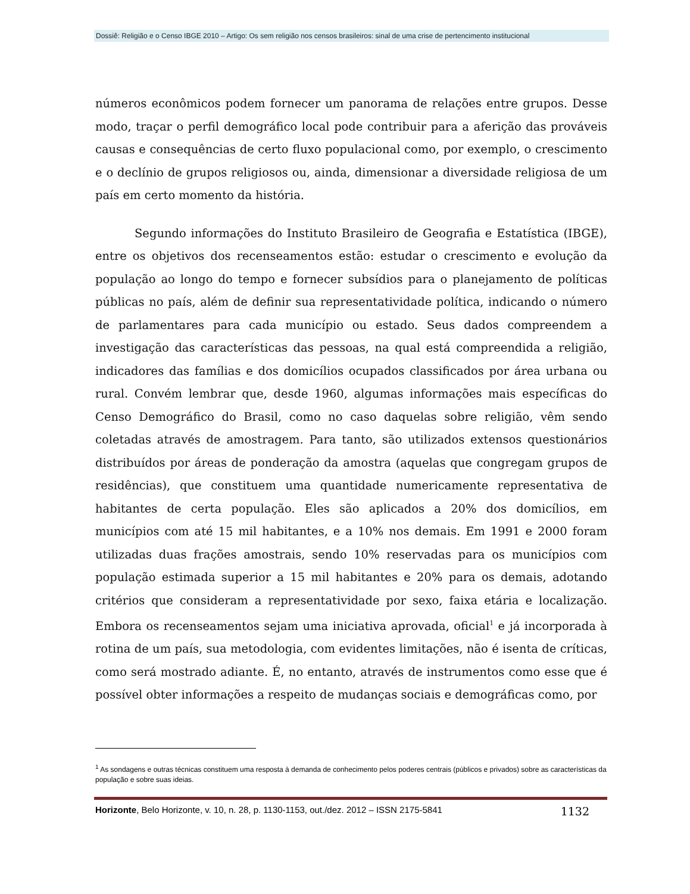Dossiê: Religião e o Censo IBGE 2010 – Artigo: Os sem religião nos censos brasileiros: sinal de uma crise de pertencimento institucional
números econômicos podem fornecer um panorama de relações entre grupos. Desse modo, traçar o perfil demográfico local pode contribuir para a aferição das prováveis causas e consequências de certo fluxo populacional como, por exemplo, o crescimento e o declínio de grupos religiosos ou, ainda, dimensionar a diversidade religiosa de um país em certo momento da história.
Segundo informações do Instituto Brasileiro de Geografia e Estatística (IBGE), entre os objetivos dos recenseamentos estão: estudar o crescimento e evolução da população ao longo do tempo e fornecer subsídios para o planejamento de políticas públicas no país, além de definir sua representatividade política, indicando o número de parlamentares para cada município ou estado. Seus dados compreendem a investigação das características das pessoas, na qual está compreendida a religião, indicadores das famílias e dos domicílios ocupados classificados por área urbana ou rural. Convém lembrar que, desde 1960, algumas informações mais específicas do Censo Demográfico do Brasil, como no caso daquelas sobre religião, vêm sendo coletadas através de amostragem. Para tanto, são utilizados extensos questionários distribuídos por áreas de ponderação da amostra (aquelas que congregam grupos de residências), que constituem uma quantidade numericamente representativa de habitantes de certa população. Eles são aplicados a 20% dos domicílios, em municípios com até 15 mil habitantes, e a 10% nos demais. Em 1991 e 2000 foram utilizadas duas frações amostrais, sendo 10% reservadas para os municípios com população estimada superior a 15 mil habitantes e 20% para os demais, adotando critérios que consideram a representatividade por sexo, faixa etária e localização. Embora os recenseamentos sejam uma iniciativa aprovada, oficial<sup>1</sup> e já incorporada à rotina de um país, sua metodologia, com evidentes limitações, não é isenta de críticas, como será mostrado adiante. É, no entanto, através de instrumentos como esse que é possível obter informações a respeito de mudanças sociais e demográficas como, por
<sup>1</sup> As sondagens e outras técnicas constituem uma resposta à demanda de conhecimento pelos poderes centrais (públicos e privados) sobre as características da população e sobre suas ideias.
Horizonte, Belo Horizonte, v. 10, n. 28, p. 1130-1153, out./dez. 2012 – ISSN 2175-5841 1132